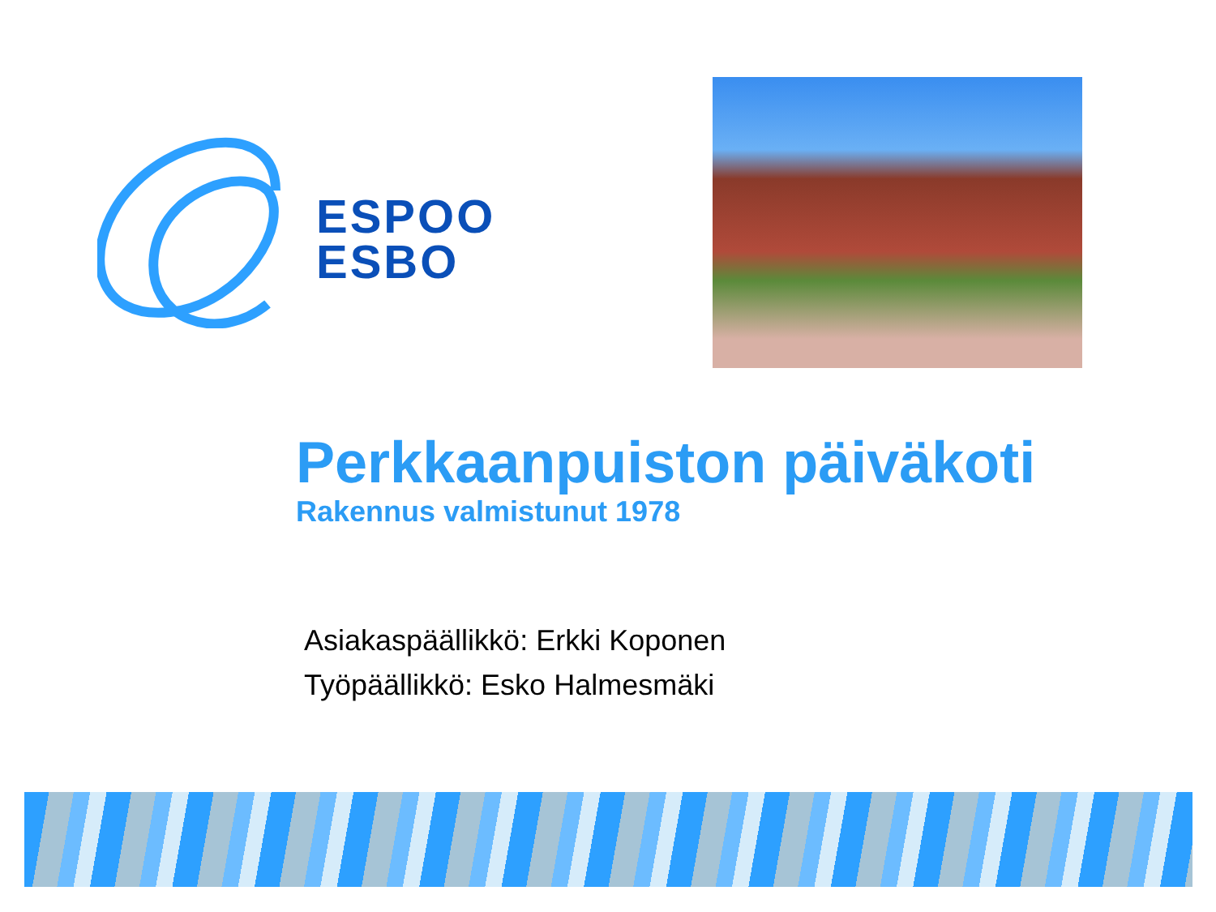ESPOO
ESBO
Perkkaanpuiston päiväkoti
Rakennus valmistunut 1978
Asiakaspäällikkö: Erkki Koponen
Työpäällikkö: Esko Halmesmäki